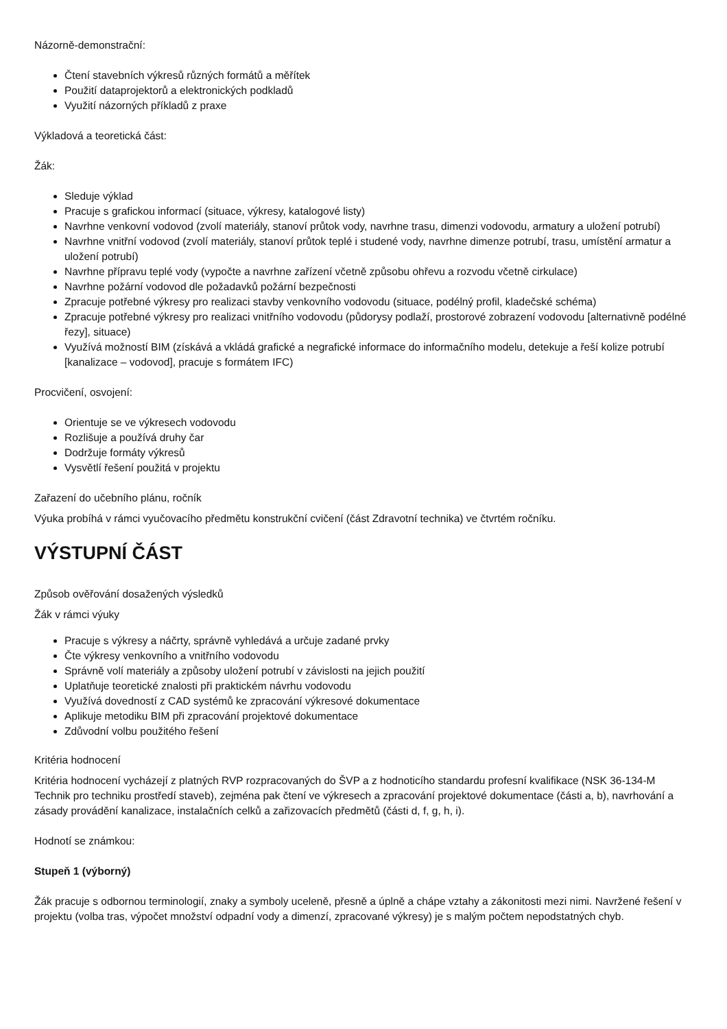Názorně-demonstrační:
Čtení stavebních výkresů různých formátů a měřítek
Použití dataprojektorů a elektronických podkladů
Využití názorných příkladů z praxe
Výkladová a teoretická část:
Žák:
Sleduje výklad
Pracuje s grafickou informací (situace, výkresy, katalogové listy)
Navrhne venkovní vodovod (zvolí materiály, stanoví průtok vody, navrhne trasu, dimenzi vodovodu, armatury a uložení potrubí)
Navrhne vnitřní vodovod (zvolí materiály, stanoví průtok teplé i studené vody, navrhne dimenze potrubí, trasu, umístění armatur a uložení potrubí)
Navrhne přípravu teplé vody (vypočte a navrhne zařízení včetně způsobu ohřevu a rozvodu včetně cirkulace)
Navrhne požární vodovod dle požadavků požární bezpečnosti
Zpracuje potřebné výkresy pro realizaci stavby venkovního vodovodu (situace, podélný profil, kladečské schéma)
Zpracuje potřebné výkresy pro realizaci vnitřního vodovodu (půdorysy podlaží, prostorové zobrazení vodovodu [alternativně podélné řezy], situace)
Využívá možností BIM (získává a vkládá grafické a negrafické informace do informačního modelu, detekuje a řeší kolize potrubí [kanalizace – vodovod], pracuje s formátem IFC)
Procvičení, osvojení:
Orientuje se ve výkresech vodovodu
Rozlišuje a používá druhy čar
Dodržuje formáty výkresů
Vysvětlí řešení použitá v projektu
Zařazení do učebního plánu, ročník
Výuka probíhá v rámci vyučovacího předmětu konstrukční cvičení (část Zdravotní technika) ve čtvrtém ročníku.
VÝSTUPNÍ ČÁST
Způsob ověřování dosažených výsledků
Žák v rámci výuky
Pracuje s výkresy a náčrty, správně vyhledává a určuje zadané prvky
Čte výkresy venkovního a vnitřního vodovodu
Správně volí materiály a způsoby uložení potrubí v závislosti na jejich použití
Uplatňuje teoretické znalosti při praktickém návrhu vodovodu
Využívá dovedností z CAD systémů ke zpracování výkresové dokumentace
Aplikuje metodiku BIM při zpracování projektové dokumentace
Zdůvodní volbu použitého řešení
Kritéria hodnocení
Kritéria hodnocení vycházejí z platných RVP rozpracovaných do ŠVP a z hodnoticího standardu profesní kvalifikace (NSK 36-134-M Technik pro techniku prostředí staveb), zejména pak čtení ve výkresech a zpracování projektové dokumentace (části a, b), navrhování a zásady provádění kanalizace, instalačních celků a zařizovacích předmětů (části d, f, g, h, i).
Hodnotí se známkou:
Stupeň 1 (výborný)
Žák pracuje s odbornou terminologií, znaky a symboly uceleně, přesně a úplně a chápe vztahy a zákonitosti mezi nimi. Navržené řešení v projektu (volba tras, výpočet množství odpadní vody a dimenzí, zpracované výkresy) je s malým počtem nepodstatných chyb.